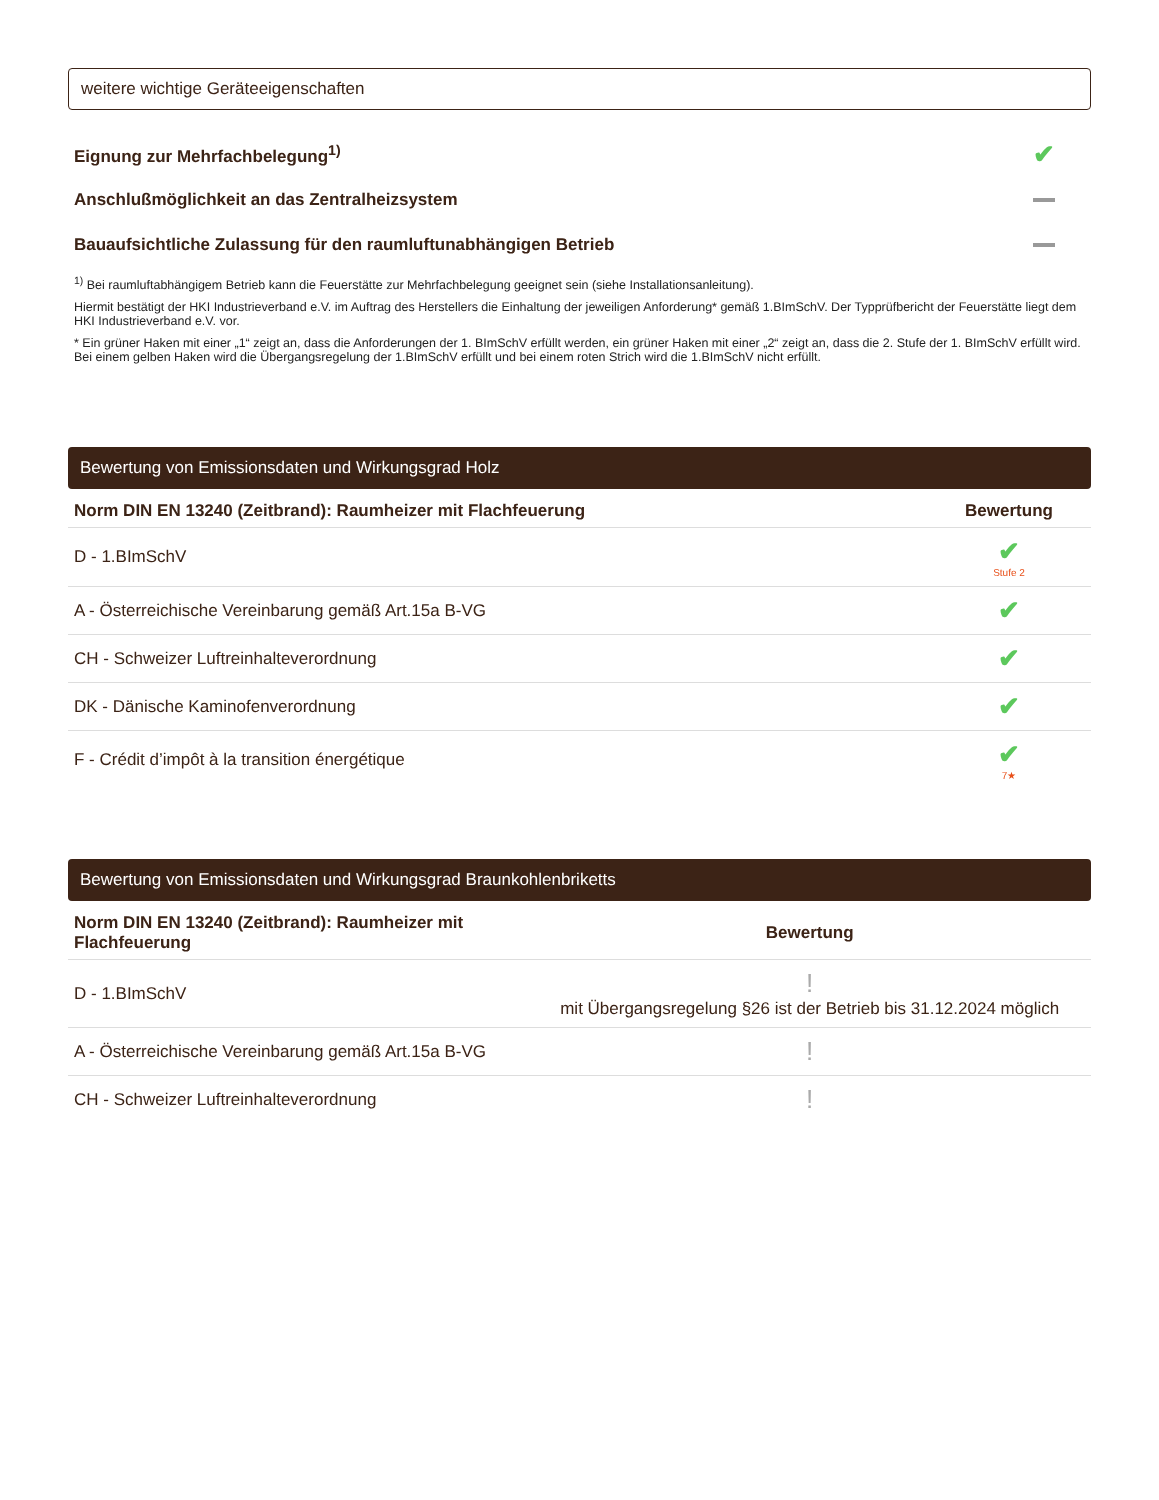weitere wichtige Geräteeigenschaften
Eignung zur Mehrfachbelegung<sup>1)</sup> ✔
Anschlußmöglichkeit an das Zentralheizsystem
Bauaufsichtliche Zulassung für den raumluftunabhängigen Betrieb
<sup>1)</sup> Bei raumluftabhängigem Betrieb kann die Feuerstätte zur Mehrfachbelegung geeignet sein (siehe Installationsanleitung).
Hiermit bestätigt der HKI Industrieverband e.V. im Auftrag des Herstellers die Einhaltung der jeweiligen Anforderung* gemäß 1.BImSchV. Der Typprüfbericht der Feuerstätte liegt dem HKI Industrieverband e.V. vor.
* Ein grüner Haken mit einer „1“ zeigt an, dass die Anforderungen der 1. BImSchV erfüllt werden, ein grüner Haken mit einer „2“ zeigt an, dass die 2. Stufe der 1. BImSchV erfüllt wird. Bei einem gelben Haken wird die Übergangsregelung der 1.BImSchV erfüllt und bei einem roten Strich wird die 1.BImSchV nicht erfüllt.
Bewertung von Emissionsdaten und Wirkungsgrad Holz
| Norm DIN EN 13240 (Zeitbrand): Raumheizer mit Flachfeuerung | Bewertung |
| --- | --- |
| D - 1.BImSchV | ✔ Stufe 2 |
| A - Österreichische Vereinbarung gemäß Art.15a B-VG | ✔ |
| CH - Schweizer Luftreinhalteverordnung | ✔ |
| DK - Dänische Kaminofenverordnung | ✔ |
| F - Crédit d’impôt à la transition énergétique | ✔ 7★ |
Bewertung von Emissionsdaten und Wirkungsgrad Braunkohlenbriketts
| Norm DIN EN 13240 (Zeitbrand): Raumheizer mit Flachfeuerung | Bewertung |
| --- | --- |
| D - 1.BImSchV | ! mit Übergangsregelung §26 ist der Betrieb bis 31.12.2024 möglich |
| A - Österreichische Vereinbarung gemäß Art.15a B-VG | ! |
| CH - Schweizer Luftreinhalteverordnung | ! |